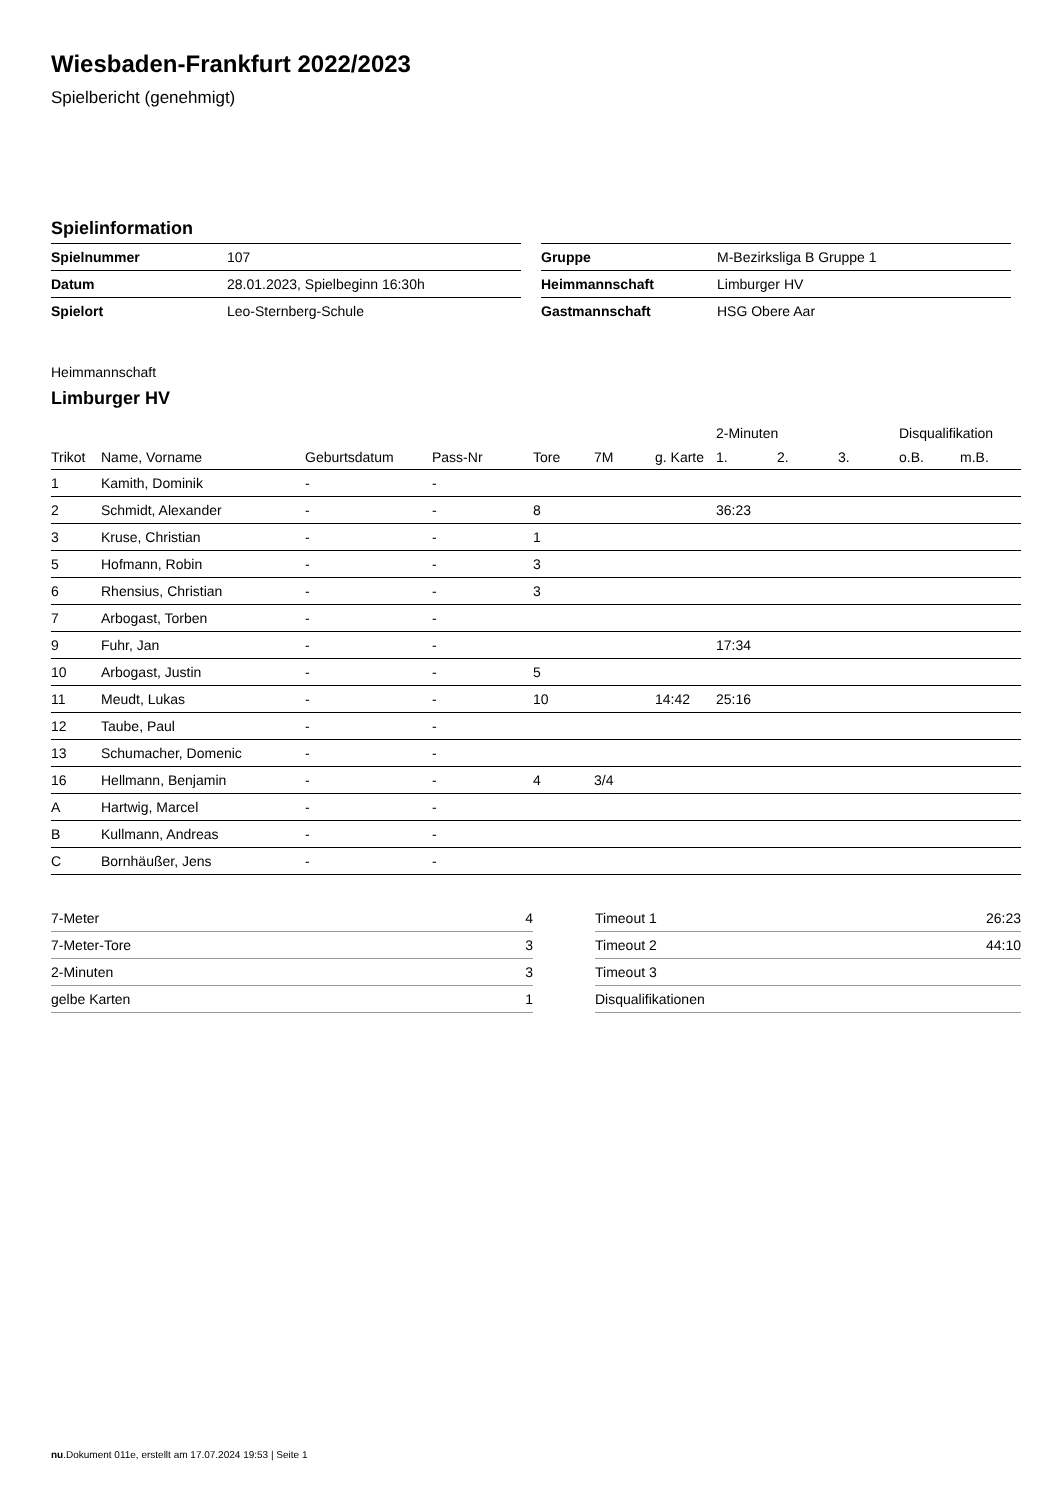Wiesbaden-Frankfurt 2022/2023
Spielbericht (genehmigt)
Spielinformation
| Spielnummer | 107 |
| Datum | 28.01.2023, Spielbeginn 16:30h |
| Spielort | Leo-Sternberg-Schule |
| Gruppe | M-Bezirksliga B Gruppe 1 |
| Heimmannschaft | Limburger HV |
| Gastmannschaft | HSG Obere Aar |
Heimmannschaft
Limburger HV
| | | | | | | | 2-Minuten | | | Disqualifikation | |
| --- | --- | --- | --- | --- | --- | --- | --- | --- | --- | --- | --- |
| Trikot | Name, Vorname | Geburtsdatum | Pass-Nr | Tore | 7M | g. Karte | 1. | 2. | 3. | o.B. | m.B. |
| 1 | Kamith, Dominik | - | - | | | | | | | | |
| 2 | Schmidt, Alexander | - | - | 8 | | | 36:23 | | | | |
| 3 | Kruse, Christian | - | - | 1 | | | | | | | |
| 5 | Hofmann, Robin | - | - | 3 | | | | | | | |
| 6 | Rhensius, Christian | - | - | 3 | | | | | | | |
| 7 | Arbogast, Torben | - | - | | | | | | | | |
| 9 | Fuhr, Jan | - | - | | | | 17:34 | | | | |
| 10 | Arbogast, Justin | - | - | 5 | | | | | | | |
| 11 | Meudt, Lukas | - | - | 10 | | 14:42 | 25:16 | | | | |
| 12 | Taube, Paul | - | - | | | | | | | | |
| 13 | Schumacher, Domenic | - | - | | | | | | | | |
| 16 | Hellmann, Benjamin | - | - | 4 | 3/4 | | | | | | |
| A | Hartwig, Marcel | - | - | | | | | | | | |
| B | Kullmann, Andreas | - | - | | | | | | | | |
| C | Bornhäußer, Jens | - | - | | | | | | | | |
| 7-Meter | 4 |
| 7-Meter-Tore | 3 |
| 2-Minuten | 3 |
| gelbe Karten | 1 |
| Timeout 1 | 26:23 |
| Timeout 2 | 44:10 |
| Timeout 3 | |
| Disqualifikationen | |
nu.Dokument 011e, erstellt am 17.07.2024 19:53 | Seite 1